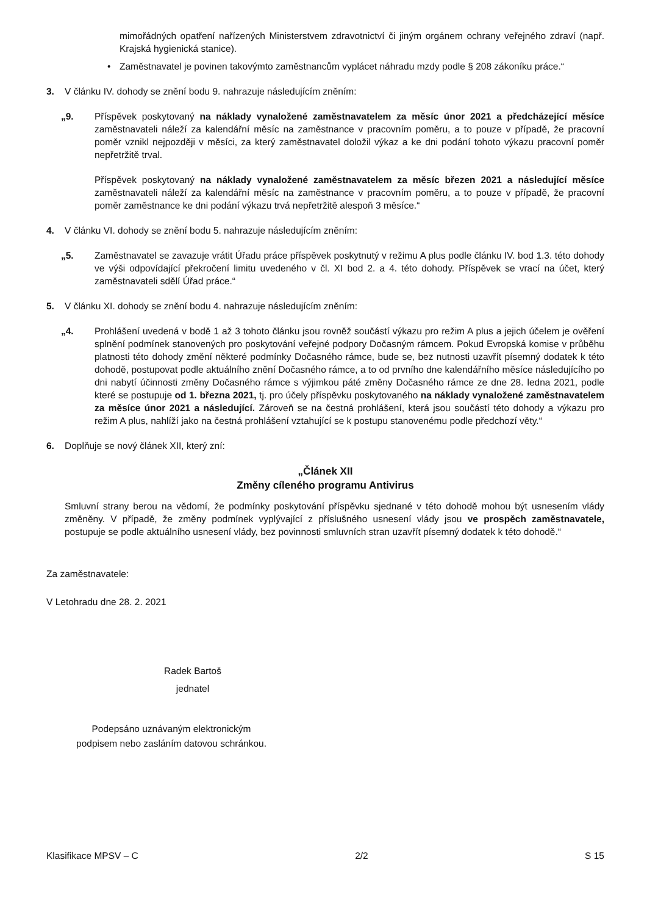mimořádných opatření nařízených Ministerstvem zdravotnictví či jiným orgánem ochrany veřejného zdraví (např. Krajská hygienická stanice).
• Zaměstnavatel je povinen takovýmto zaměstnancům vyplácet náhradu mzdy podle § 208 zákoníku práce.“
3. V článku IV. dohody se znění bodu 9. nahrazuje následujícím zněním:
„9. Příspěvek poskytovaný na náklady vynaložené zaměstnavatelem za měsíc únor 2021 a předcházející měsíce zaměstnavateli náleží za kalendářní měsíc na zaměstnance v pracovním poměru, a to pouze v případě, že pracovní poměr vznikl nejpozději v měsíci, za který zaměstnavatel doložil výkaz a ke dni podání tohoto výkazu pracovní poměr nepřetržitě trval.
Příspěvek poskytovaný na náklady vynaložené zaměstnavatelem za měsíc březen 2021 a následující měsíce zaměstnavateli náleží za kalendářní měsíc na zaměstnance v pracovním poměru, a to pouze v případě, že pracovní poměr zaměstnance ke dni podání výkazu trvá nepřetržitě alespoň 3 měsíce.“
4. V článku VI. dohody se znění bodu 5. nahrazuje následujícím zněním:
„5. Zaměstnavatel se zavazuje vrátit Úřadu práce příspěvek poskytnutý v režimu A plus podle článku IV. bod 1.3. této dohody ve výši odpovídající překročení limitu uvedeného v čl. XI bod 2. a 4. této dohody. Příspěvek se vrací na účet, který zaměstnavateli sdělí Úřad práce.“
5. V článku XI. dohody se znění bodu 4. nahrazuje následujícím zněním:
„4. Prohlášení uvedená v bodě 1 až 3 tohoto článku jsou rovněž součástí výkazu pro režim A plus a jejich účelem je ověření splnění podmínek stanovených pro poskytování veřejné podpory Dočasným rámcem. Pokud Evropská komise v průběhu platnosti této dohody změní některé podmínky Dočasného rámce, bude se, bez nutnosti uzavřít písemný dodatek k této dohodě, postupovat podle aktuálního znění Dočasného rámce, a to od prvního dne kalendářního měsíce následujícího po dni nabytí účinnosti změny Dočasného rámce s výjimkou páté změny Dočasného rámce ze dne 28. ledna 2021, podle které se postupuje od 1. března 2021, tj. pro účely příspěvku poskytovaného na náklady vynaložené zaměstnavatelem za měsíce únor 2021 a následující. Zároveň se na čestná prohlášení, která jsou součástí této dohody a výkazu pro režim A plus, nahlíží jako na čestná prohlášení vztahující se k postupu stanovenému podle předchozí věty.“
6. Doplňuje se nový článek XII, který zní:
„Článek XII
Změny cíleného programu Antivirus
Smluvní strany berou na vědomí, že podmínky poskytování příspěvku sjednané v této dohodě mohou být usnesením vlády změněny. V případě, že změny podmínek vyplývající z příslušného usnesení vlády jsou ve prospěch zaměstnavatele, postupuje se podle aktuálního usnesení vlády, bez povinnosti smluvních stran uzavřít písemný dodatek k této dohodě.“
Za zaměstnavatele:
V Letohradu dne 28. 2. 2021
Radek Bartoš
jednatel
Podepsáno uznávaným elektronickým
podpisem nebo zasláním datovou schránkou.
Klasifikace MPSV – C 2/2 S 15